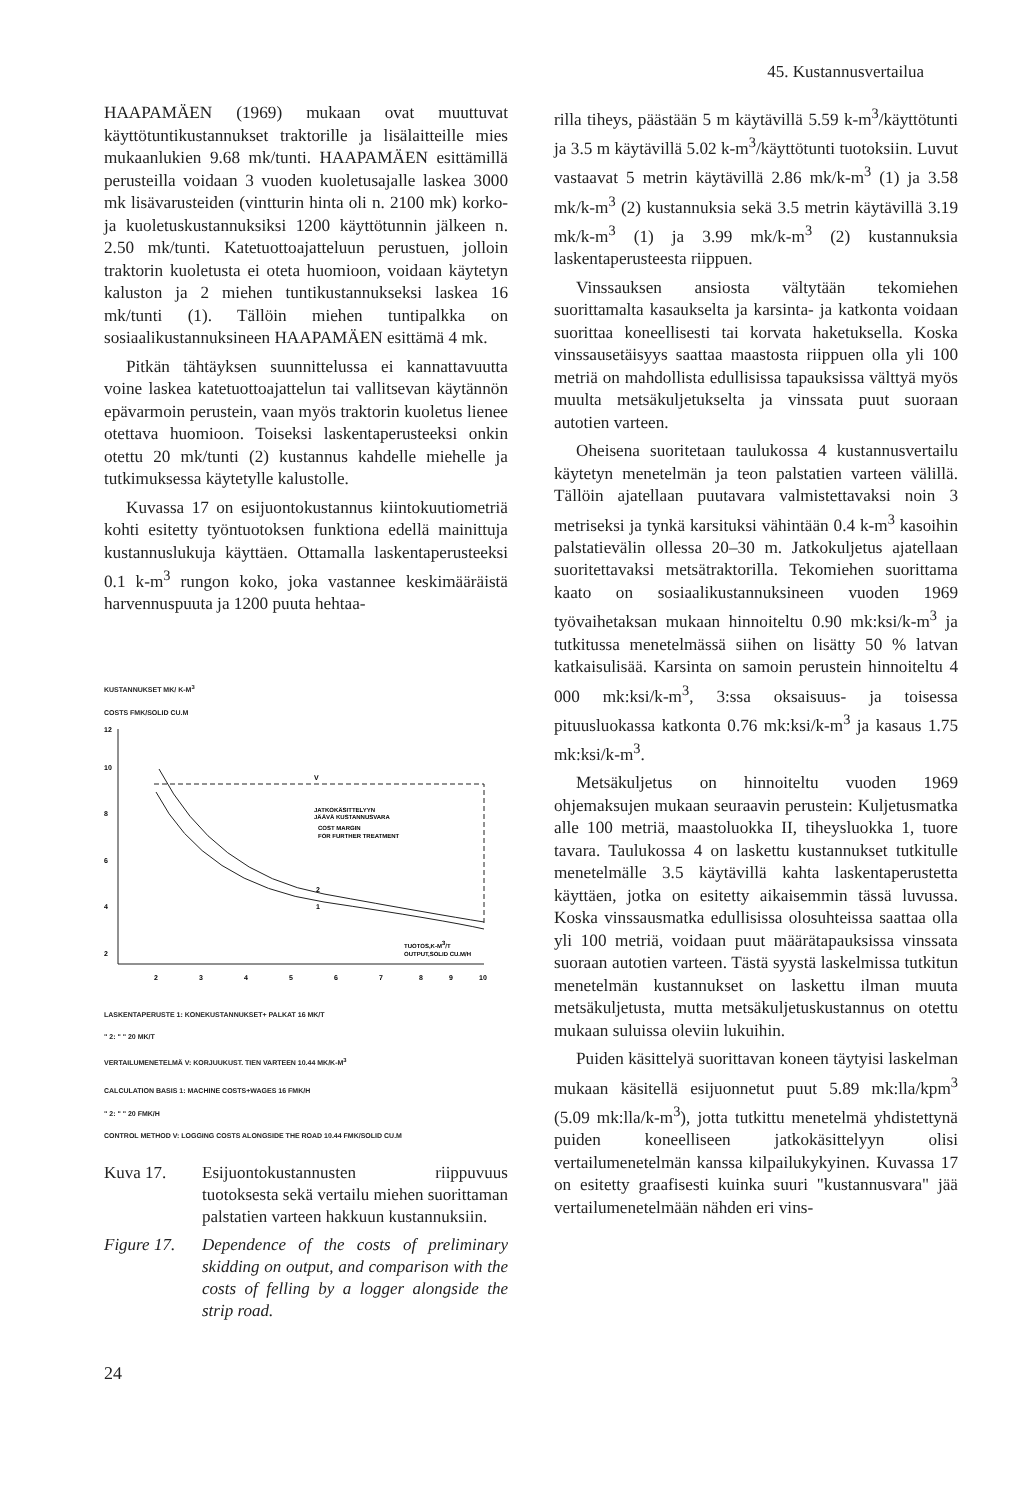45. Kustannusvertailua
HAAPAMÄEN (1969) mukaan ovat muuttuvat käyttötuntikustannukset traktorille ja lisälaitteille mies mukaanlukien 9.68 mk/tunti. HAAPAMÄEN esittämillä perusteilla voidaan 3 vuoden kuoletusajalle laskea 3000 mk lisävarusteiden (vintturin hinta oli n. 2100 mk) korko- ja kuoletuskustannuksiksi 1200 käyttötunnin jälkeen n. 2.50 mk/tunti. Katetuottoajatteluun perustuen, jolloin traktorin kuoletusta ei oteta huomioon, voidaan käytetyn kaluston ja 2 miehen tuntikustannukseksi laskea 16 mk/tunti (1). Tällöin miehen tuntipalkka on sosiaalikustannuksineen HAAPAMÄEN esittämä 4 mk.
Pitkän tähtäyksen suunnittelussa ei kannattavuutta voine laskea katetuottoajattelun tai vallitsevan käytännön epävarmoin perustein, vaan myös traktorin kuoletus lienee otettava huomioon. Toiseksi laskentaperusteeksi onkin otettu 20 mk/tunti (2) kustannus kahdelle miehelle ja tutkimuksessa käytetylle kalustolle.
Kuvassa 17 on esijuontokustannus kiintokuutiometriä kohti esitetty työntuotoksen funktiona edellä mainittuja kustannuslukuja käyttäen. Ottamalla laskentaperusteeksi 0.1 k-m<sup>3</sup> rungon koko, joka vastannee keskimääräistä harvennuspuuta ja 1200 puuta hehtaa-
KUSTANNUKSET MK/ K-M<sup>3</sup>
COSTS FMK/SOLID CU.M
12
10
8
6
4
2
V
2
1
JATKOKÄSITTELYYN
JÄÄVÄ KUSTANNUSVARA
COST MARGIN
FOR FURTHER TREATMENT
TUOTOS,K-M3/T
OUTPUT,SOLID CU.M/H
2
3
4
5
6
7
8
9
10
LASKENTAPERUSTE 1: KONEKUSTANNUKSET+ PALKAT 16 MK/T
" 2: " " 20 MK/T
VERTAILUMENETELMÄ V: KORJUUKUST. TIEN VARTEEN 10.44 MK/K-M<sup>3</sup>
CALCULATION BASIS 1: MACHINE COSTS+WAGES 16 FMK/H
" 2: " " 20 FMK/H
CONTROL METHOD V: LOGGING COSTS ALONGSIDE THE ROAD 10.44 FMK/SOLID CU.M
Kuva 17. Esijuontokustannusten riippuvuus tuotoksesta sekä vertailu miehen suorittaman palstatien varteen hakkuun kustannuksiin.
Figure 17.
Dependence of the costs of preliminary skidding on output, and comparison with the costs of felling by a logger alongside the strip road.
24
rilla tiheys, päästään 5 m käytävillä 5.59 k-m<sup>3</sup>/käyttötunti ja 3.5 m käytävillä 5.02 k-m<sup>3</sup>/käyttötunti tuotoksiin. Luvut vastaavat 5 metrin käytävillä 2.86 mk/k-m<sup>3</sup> (1) ja 3.58 mk/k-m<sup>3</sup> (2) kustannuksia sekä 3.5 metrin käytävillä 3.19 mk/k-m<sup>3</sup> (1) ja 3.99 mk/k-m<sup>3</sup> (2) kustannuksia laskentaperusteesta riippuen.
Vinssauksen ansiosta vältytään tekomiehen suorittamalta kasaukselta ja karsinta- ja katkonta voidaan suorittaa koneellisesti tai korvata haketuksella. Koska vinssausetäisyys saattaa maastosta riippuen olla yli 100 metriä on mahdollista edullisissa tapauksissa välttyä myös muulta metsäkuljetukselta ja vinssata puut suoraan autotien varteen.
Oheisena suoritetaan taulukossa 4 kustannusvertailu käytetyn menetelmän ja teon palstatien varteen välillä. Tällöin ajatellaan puutavara valmistettavaksi noin 3 metriseksi ja tynkä karsituksi vähintään 0.4 k-m<sup>3</sup> kasoihin palstatievälin ollessa 20–30 m. Jatkokuljetus ajatellaan suoritettavaksi metsätraktorilla. Tekomiehen suorittama kaato on sosiaalikustannuksineen vuoden 1969 työvaihetaksan mukaan hinnoiteltu 0.90 mk:ksi/k-m<sup>3</sup> ja tutkitussa menetelmässä siihen on lisätty 50 % latvan katkaisulisää. Karsinta on samoin perustein hinnoiteltu 4 000 mk:ksi/k-m<sup>3</sup>, 3:ssa oksaisuus- ja toisessa pituusluokassa katkonta 0.76 mk:ksi/k-m<sup>3</sup> ja kasaus 1.75 mk:ksi/k-m<sup>3</sup>.
Metsäkuljetus on hinnoiteltu vuoden 1969 ohjemaksujen mukaan seuraavin perustein: Kuljetusmatka alle 100 metriä, maastoluokka II, tiheysluokka 1, tuore tavara. Taulukossa 4 on laskettu kustannukset tutkitulle menetelmälle 3.5 käytävillä kahta laskentaperustetta käyttäen, jotka on esitetty aikaisemmin tässä luvussa. Koska vinssausmatka edullisissa olosuhteissa saattaa olla yli 100 metriä, voidaan puut määrätapauksissa vinssata suoraan autotien varteen. Tästä syystä laskelmissa tutkitun menetelmän kustannukset on laskettu ilman muuta metsäkuljetusta, mutta metsäkuljetuskustannus on otettu mukaan suluissa oleviin lukuihin.
Puiden käsittelyä suorittavan koneen täytyisi laskelman mukaan käsitellä esijuonnetut puut 5.89 mk:lla/kpm<sup>3</sup> (5.09 mk:lla/k-m<sup>3</sup>), jotta tutkittu menetelmä yhdistettynä puiden koneelliseen jatkokäsittelyyn olisi vertailumenetelmän kanssa kilpailukykyinen. Kuvassa 17 on esitetty graafisesti kuinka suuri "kustannusvara" jää vertailumenetelmään nähden eri vins-